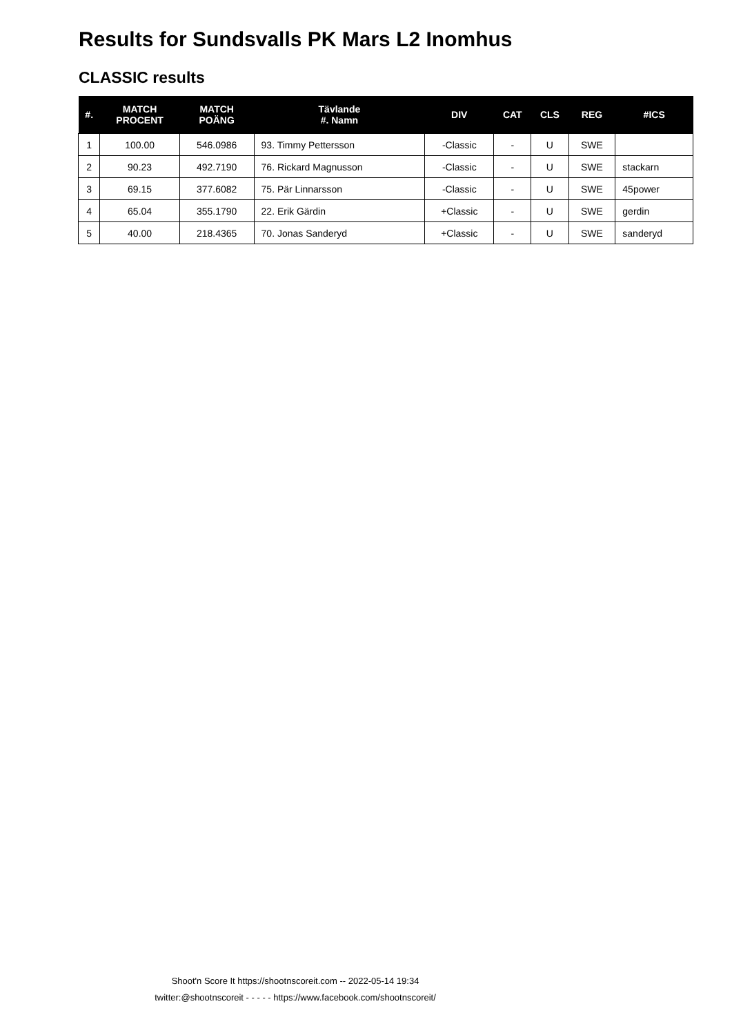Results for Sundsvalls PK Mars L2 Inomhus
CLASSIC results
| #. | MATCH PROCENT | MATCH POÄNG | Tävlande #. Namn | DIV | CAT | CLS | REG | #ICS |
| --- | --- | --- | --- | --- | --- | --- | --- | --- |
| 1 | 100.00 | 546.0986 | 93. Timmy Pettersson | -Classic | - | U | SWE | |
| 2 | 90.23 | 492.7190 | 76. Rickard Magnusson | -Classic | - | U | SWE | stackarn |
| 3 | 69.15 | 377.6082 | 75. Pär Linnarsson | -Classic | - | U | SWE | 45power |
| 4 | 65.04 | 355.1790 | 22. Erik Gärdin | +Classic | - | U | SWE | gerdin |
| 5 | 40.00 | 218.4365 | 70. Jonas Sanderyd | +Classic | - | U | SWE | sanderyd |
Shoot'n Score It https://shootnscoreit.com -- 2022-05-14 19:34
twitter:@shootnscoreit - - - - - https://www.facebook.com/shootnscoreit/